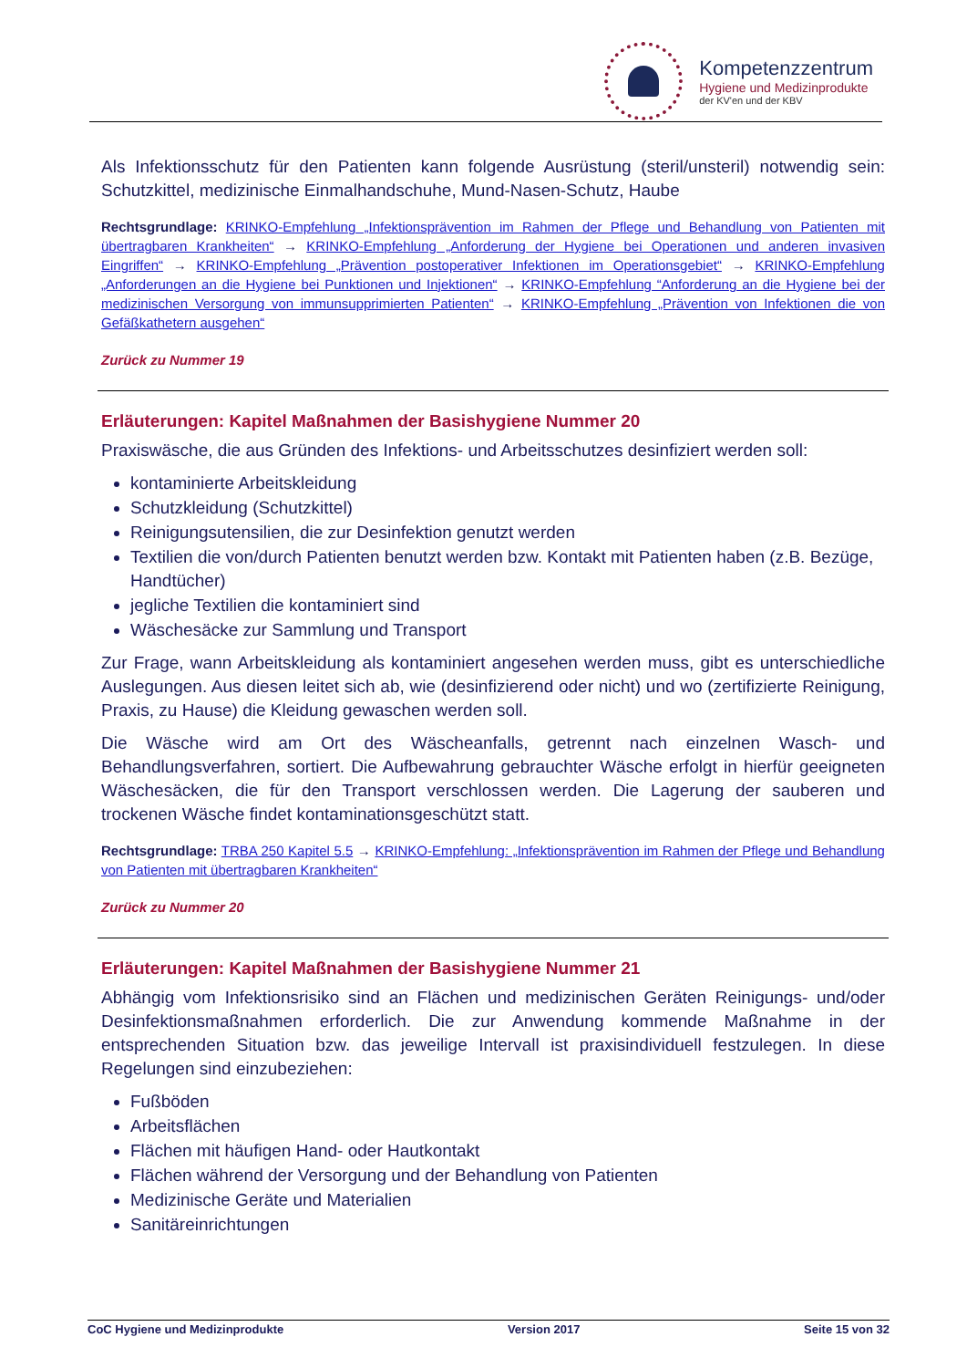Kompetenzzentrum
Hygiene und Medizinprodukte
der KV'en und der KBV
Als Infektionsschutz für den Patienten kann folgende Ausrüstung (steril/unsteril) notwendig sein: Schutzkittel, medizinische Einmalhandschuhe, Mund-Nasen-Schutz, Haube
Rechtsgrundlage: KRINKO-Empfehlung „Infektionsprävention im Rahmen der Pflege und Behandlung von Patienten mit übertragbaren Krankheiten“ → KRINKO-Empfehlung „Anforderung der Hygiene bei Operationen und anderen invasiven Eingriffen“ → KRINKO-Empfehlung „Prävention postoperativer Infektionen im Operationsgebiet“ → KRINKO-Empfehlung „Anforderungen an die Hygiene bei Punktionen und Injektionen“ → KRINKO-Empfehlung “Anforderung an die Hygiene bei der medizinischen Versorgung von immunsupprimierten Patienten“ → KRINKO-Empfehlung „Prävention von Infektionen die von Gefäßkathetern ausgehen“
Zurück zu Nummer 19
Erläuterungen: Kapitel Maßnahmen der Basishygiene Nummer 20
Praxiswäsche, die aus Gründen des Infektions- und Arbeitsschutzes desinfiziert werden soll:
kontaminierte Arbeitskleidung
Schutzkleidung (Schutzkittel)
Reinigungsutensilien, die zur Desinfektion genutzt werden
Textilien die von/durch Patienten benutzt werden bzw. Kontakt mit Patienten haben (z.B. Bezüge, Handtücher)
jegliche Textilien die kontaminiert sind
Wäschesäcke zur Sammlung und Transport
Zur Frage, wann Arbeitskleidung als kontaminiert angesehen werden muss, gibt es unterschiedliche Auslegungen. Aus diesen leitet sich ab, wie (desinfizierend oder nicht) und wo (zertifizierte Reinigung, Praxis, zu Hause) die Kleidung gewaschen werden soll.
Die Wäsche wird am Ort des Wäscheanfalls, getrennt nach einzelnen Wasch- und Behandlungsverfahren, sortiert. Die Aufbewahrung gebrauchter Wäsche erfolgt in hierfür geeigneten Wäschesäcken, die für den Transport verschlossen werden. Die Lagerung der sauberen und trockenen Wäsche findet kontaminationsgeschützt statt.
Rechtsgrundlage: TRBA 250 Kapitel 5.5 → KRINKO-Empfehlung: „Infektionsprävention im Rahmen der Pflege und Behandlung von Patienten mit übertragbaren Krankheiten“
Zurück zu Nummer 20
Erläuterungen: Kapitel Maßnahmen der Basishygiene Nummer 21
Abhängig vom Infektionsrisiko sind an Flächen und medizinischen Geräten Reinigungs- und/oder Desinfektionsmaßnahmen erforderlich. Die zur Anwendung kommende Maßnahme in der entsprechenden Situation bzw. das jeweilige Intervall ist praxisindividuell festzulegen. In diese Regelungen sind einzubeziehen:
Fußböden
Arbeitsflächen
Flächen mit häufigen Hand- oder Hautkontakt
Flächen während der Versorgung und der Behandlung von Patienten
Medizinische Geräte und Materialien
Sanitäreinrichtungen
CoC Hygiene und Medizinprodukte Version 2017 Seite 15 von 32